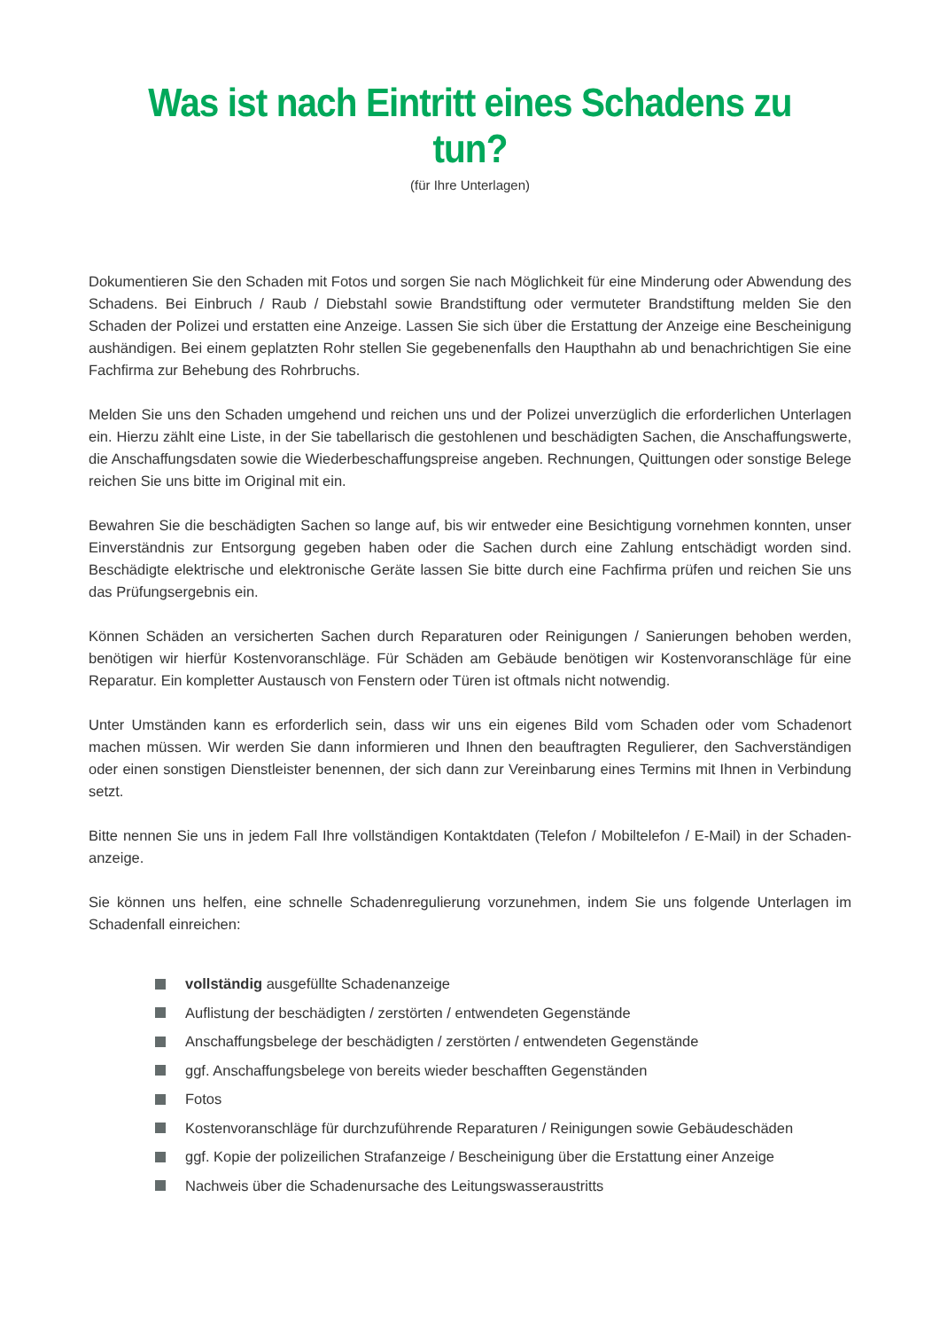Was ist nach Eintritt eines Schadens zu tun?
(für Ihre Unterlagen)
Dokumentieren Sie den Schaden mit Fotos und sorgen Sie nach Möglichkeit für eine Minderung oder Abwendung des Schadens. Bei Einbruch / Raub / Diebstahl sowie Brandstiftung oder vermuteter Brandstiftung melden Sie den Schaden der Polizei und erstatten eine Anzeige. Lassen Sie sich über die Erstattung der Anzeige eine Bescheinigung aushändigen. Bei einem geplatzten Rohr stellen Sie gegebenenfalls den Haupthahn ab und benachrichtigen Sie eine Fachfirma zur Behebung des Rohrbruchs.
Melden Sie uns den Schaden umgehend und reichen uns und der Polizei unverzüglich die erforderlichen Unter­lagen ein. Hierzu zählt eine Liste, in der Sie tabellarisch die gestohlenen und beschädigten Sachen, die Anschaf­fungswerte, die Anschaffungsdaten sowie die Wiederbeschaffungspreise angeben. Rechnungen, Quittungen oder sonstige Belege reichen Sie uns bitte im Original mit ein.
Bewahren Sie die beschädigten Sachen so lange auf, bis wir entweder eine Besichtigung vornehmen konnten, unser Einverständnis zur Entsorgung gegeben haben oder die Sachen durch eine Zahlung entschädigt worden sind. Beschädigte elektrische und elektronische Geräte lassen Sie bitte durch eine Fachfirma prüfen und reichen Sie uns das Prüfungsergebnis ein.
Können Schäden an versicherten Sachen durch Reparaturen oder Reinigungen / Sanierungen behoben werden, benötigen wir hierfür Kostenvoranschläge. Für Schäden am Gebäude benötigen wir Kostenvoranschläge für eine Reparatur. Ein kompletter Austausch von Fenstern oder Türen ist oftmals nicht notwendig.
Unter Umständen kann es erforderlich sein, dass wir uns ein eigenes Bild vom Schaden oder vom Schadenort machen müssen. Wir werden Sie dann informieren und Ihnen den beauftragten Regulierer, den Sachverständigen oder einen sonstigen Dienstleister benennen, der sich dann zur Vereinbarung eines Termins mit Ihnen in Verbin­dung setzt.
Bitte nennen Sie uns in jedem Fall Ihre vollständigen Kontaktdaten (Telefon / Mobiltelefon / E-Mail) in der Schaden­anzeige.
Sie können uns helfen, eine schnelle Schadenregulierung vorzunehmen, indem Sie uns folgende Unterlagen im Schadenfall einreichen:
vollständig ausgefüllte Schadenanzeige
Auflistung der beschädigten / zerstörten / entwendeten Gegenstände
Anschaffungsbelege der beschädigten / zerstörten / entwendeten Gegenstände
ggf. Anschaffungsbelege von bereits wieder beschafften Gegenständen
Fotos
Kostenvoranschläge für durchzuführende Reparaturen / Reinigungen sowie Gebäudeschäden
ggf. Kopie der polizeilichen Strafanzeige / Bescheinigung über die Erstattung einer Anzeige
Nachweis über die Schadenursache des Leitungswasseraustritts